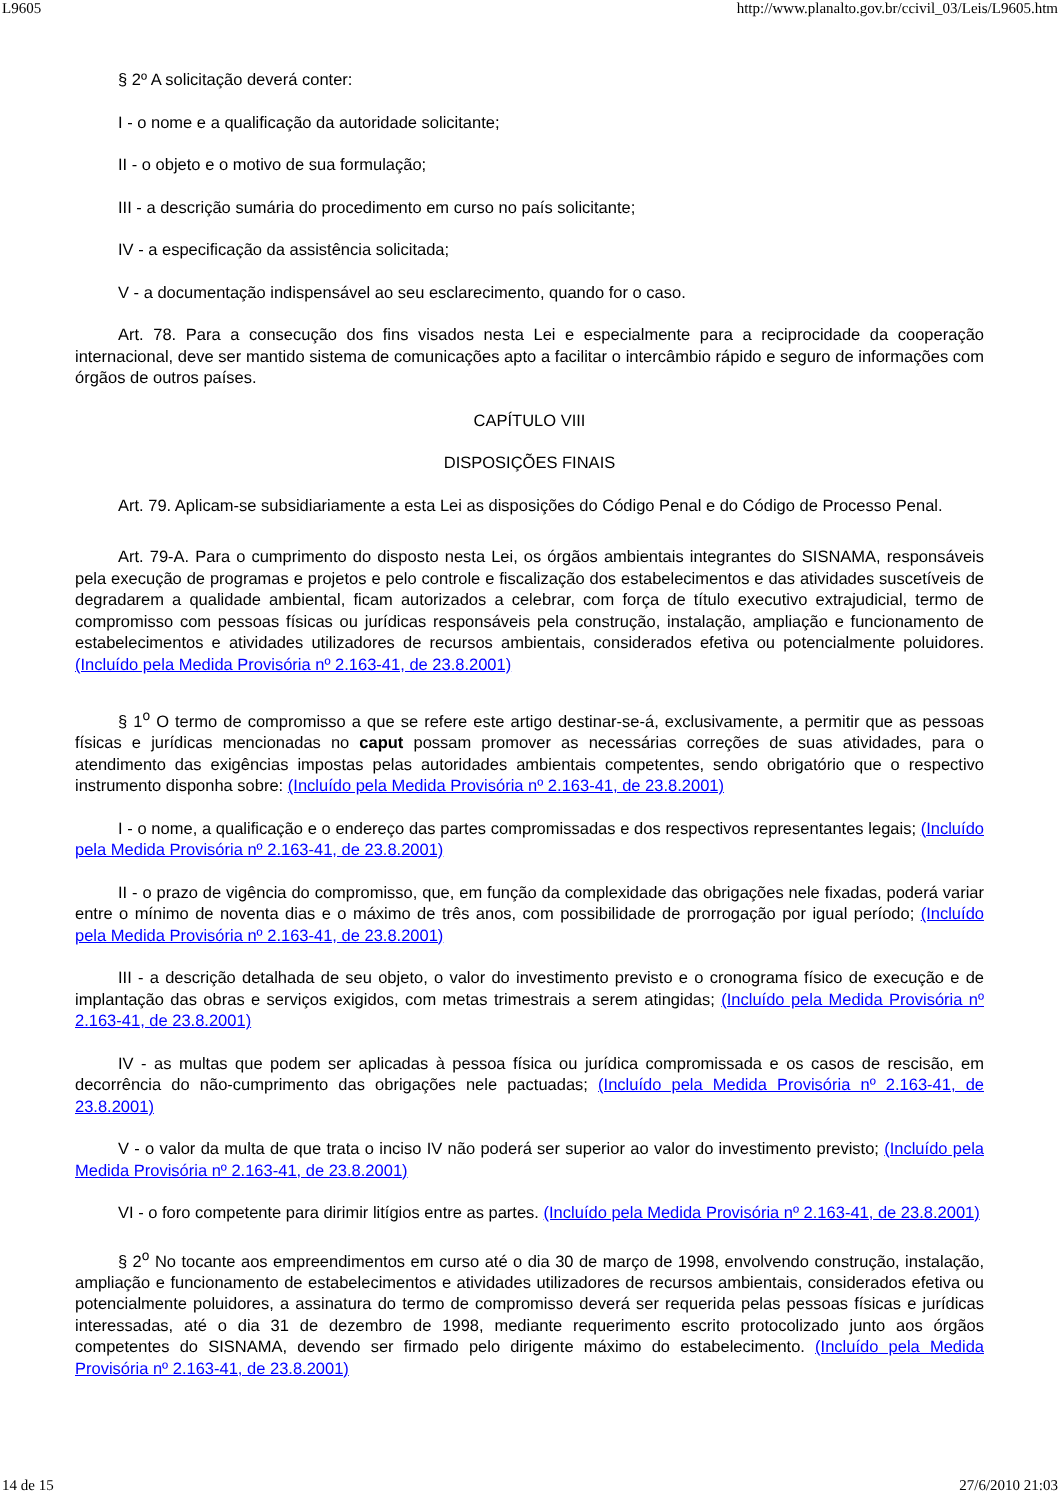L9605 http://www.planalto.gov.br/ccivil_03/Leis/L9605.htm
§ 2º A solicitação deverá conter:
I - o nome e a qualificação da autoridade solicitante;
II - o objeto e o motivo de sua formulação;
III - a descrição sumária do procedimento em curso no país solicitante;
IV - a especificação da assistência solicitada;
V - a documentação indispensável ao seu esclarecimento, quando for o caso.
Art. 78. Para a consecução dos fins visados nesta Lei e especialmente para a reciprocidade da cooperação internacional, deve ser mantido sistema de comunicações apto a facilitar o intercâmbio rápido e seguro de informações com órgãos de outros países.
CAPÍTULO VIII
DISPOSIÇÕES FINAIS
Art. 79. Aplicam-se subsidiariamente a esta Lei as disposições do Código Penal e do Código de Processo Penal.
Art. 79-A. Para o cumprimento do disposto nesta Lei, os órgãos ambientais integrantes do SISNAMA, responsáveis pela execução de programas e projetos e pelo controle e fiscalização dos estabelecimentos e das atividades suscetíveis de degradarem a qualidade ambiental, ficam autorizados a celebrar, com força de título executivo extrajudicial, termo de compromisso com pessoas físicas ou jurídicas responsáveis pela construção, instalação, ampliação e funcionamento de estabelecimentos e atividades utilizadores de recursos ambientais, considerados efetiva ou potencialmente poluidores. (Incluído pela Medida Provisória nº 2.163-41, de 23.8.2001)
§ 1<sup>o</sup> O termo de compromisso a que se refere este artigo destinar-se-á, exclusivamente, a permitir que as pessoas físicas e jurídicas mencionadas no caput possam promover as necessárias correções de suas atividades, para o atendimento das exigências impostas pelas autoridades ambientais competentes, sendo obrigatório que o respectivo instrumento disponha sobre: (Incluído pela Medida Provisória nº 2.163-41, de 23.8.2001)
I - o nome, a qualificação e o endereço das partes compromissadas e dos respectivos representantes legais; (Incluído pela Medida Provisória nº 2.163-41, de 23.8.2001)
II - o prazo de vigência do compromisso, que, em função da complexidade das obrigações nele fixadas, poderá variar entre o mínimo de noventa dias e o máximo de três anos, com possibilidade de prorrogação por igual período; (Incluído pela Medida Provisória nº 2.163-41, de 23.8.2001)
III - a descrição detalhada de seu objeto, o valor do investimento previsto e o cronograma físico de execução e de implantação das obras e serviços exigidos, com metas trimestrais a serem atingidas; (Incluído pela Medida Provisória nº 2.163-41, de 23.8.2001)
IV - as multas que podem ser aplicadas à pessoa física ou jurídica compromissada e os casos de rescisão, em decorrência do não-cumprimento das obrigações nele pactuadas; (Incluído pela Medida Provisória nº 2.163-41, de 23.8.2001)
V - o valor da multa de que trata o inciso IV não poderá ser superior ao valor do investimento previsto; (Incluído pela Medida Provisória nº 2.163-41, de 23.8.2001)
VI - o foro competente para dirimir litígios entre as partes. (Incluído pela Medida Provisória nº 2.163-41, de 23.8.2001)
§ 2<sup>o</sup> No tocante aos empreendimentos em curso até o dia 30 de março de 1998, envolvendo construção, instalação, ampliação e funcionamento de estabelecimentos e atividades utilizadores de recursos ambientais, considerados efetiva ou potencialmente poluidores, a assinatura do termo de compromisso deverá ser requerida pelas pessoas físicas e jurídicas interessadas, até o dia 31 de dezembro de 1998, mediante requerimento escrito protocolizado junto aos órgãos competentes do SISNAMA, devendo ser firmado pelo dirigente máximo do estabelecimento. (Incluído pela Medida Provisória nº 2.163-41, de 23.8.2001)
14 de 15 27/6/2010 21:03